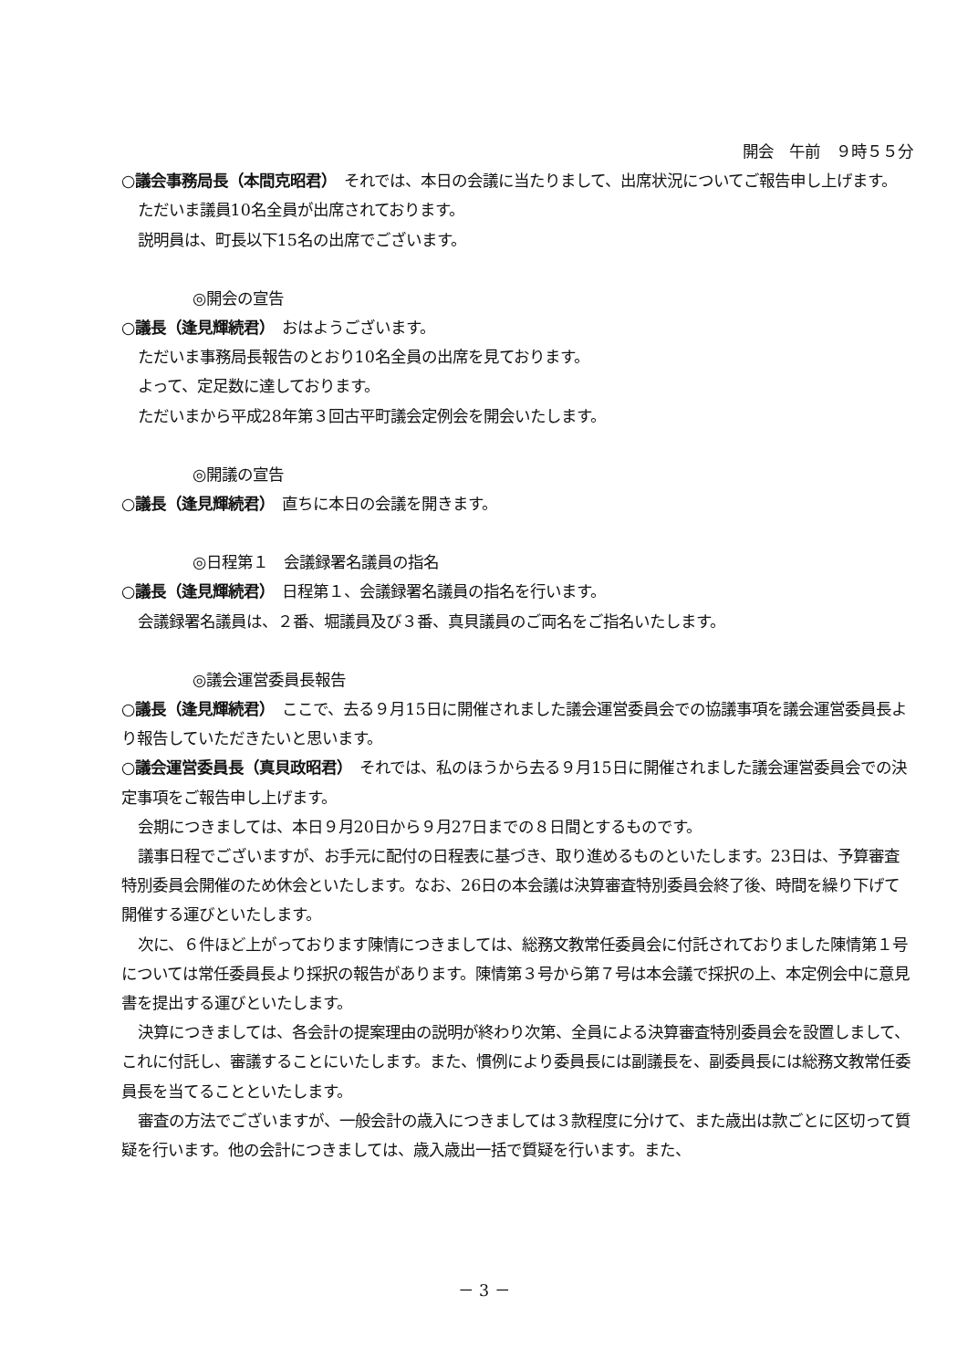開会　午前　９時５５分
○議会事務局長（本間克昭君）　それでは、本日の会議に当たりまして、出席状況についてご報告申し上げます。
ただいま議員10名全員が出席されております。
説明員は、町長以下15名の出席でございます。
◎開会の宣告
○議長（逢見輝続君）　おはようございます。
ただいま事務局長報告のとおり10名全員の出席を見ております。
よって、定足数に達しております。
ただいまから平成28年第３回古平町議会定例会を開会いたします。
◎開議の宣告
○議長（逢見輝続君）　直ちに本日の会議を開きます。
◎日程第１　会議録署名議員の指名
○議長（逢見輝続君）　日程第１、会議録署名議員の指名を行います。
会議録署名議員は、２番、堀議員及び３番、真貝議員のご両名をご指名いたします。
◎議会運営委員長報告
○議長（逢見輝続君）　ここで、去る９月15日に開催されました議会運営委員会での協議事項を議会運営委員長より報告していただきたいと思います。
○議会運営委員長（真貝政昭君）　それでは、私のほうから去る９月15日に開催されました議会運営委員会での決定事項をご報告申し上げます。
会期につきましては、本日９月20日から９月27日までの８日間とするものです。
議事日程でございますが、お手元に配付の日程表に基づき、取り進めるものといたします。23日は、予算審査特別委員会開催のため休会といたします。なお、26日の本会議は決算審査特別委員会終了後、時間を繰り下げて開催する運びといたします。
次に、６件ほど上がっております陳情につきましては、総務文教常任委員会に付託されておりました陳情第１号については常任委員長より採択の報告があります。陳情第３号から第７号は本会議で採択の上、本定例会中に意見書を提出する運びといたします。
決算につきましては、各会計の提案理由の説明が終わり次第、全員による決算審査特別委員会を設置しまして、これに付託し、審議することにいたします。また、慣例により委員長には副議長を、副委員長には総務文教常任委員長を当てることといたします。
審査の方法でございますが、一般会計の歳入につきましては３款程度に分けて、また歳出は款ごとに区切って質疑を行います。他の会計につきましては、歳入歳出一括で質疑を行います。また、
－ 3 －